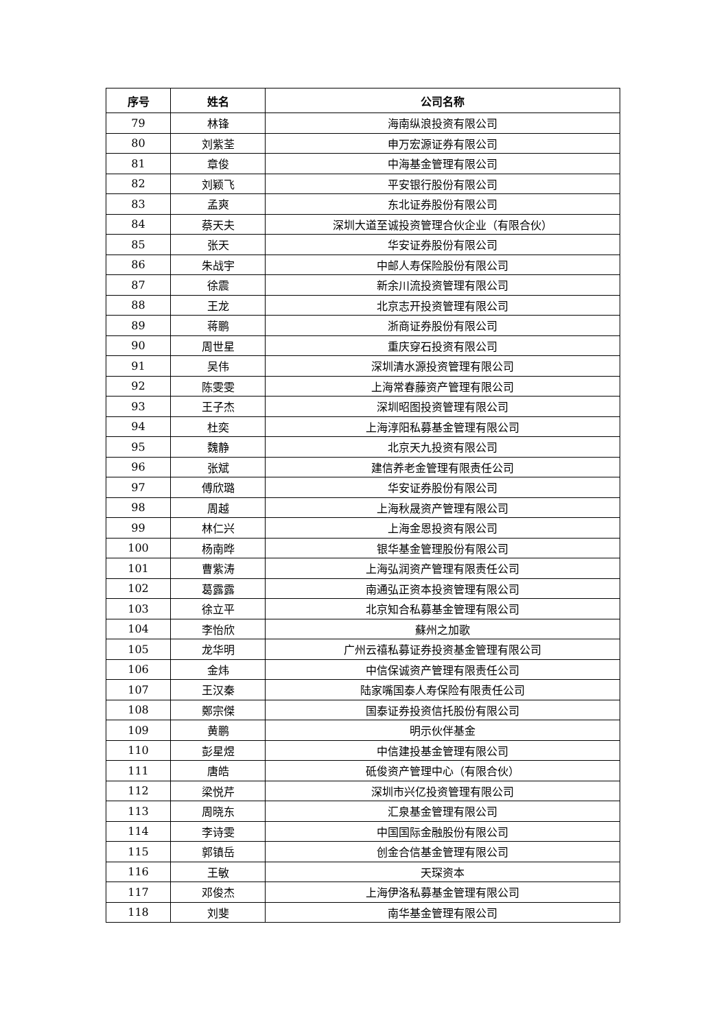| 序号 | 姓名 | 公司名称 |
| --- | --- | --- |
| 79 | 林锋 | 海南纵浪投资有限公司 |
| 80 | 刘紫荃 | 申万宏源证券有限公司 |
| 81 | 章俊 | 中海基金管理有限公司 |
| 82 | 刘颖飞 | 平安银行股份有限公司 |
| 83 | 孟爽 | 东北证券股份有限公司 |
| 84 | 蔡天夫 | 深圳大道至诚投资管理合伙企业（有限合伙） |
| 85 | 张天 | 华安证券股份有限公司 |
| 86 | 朱战宇 | 中邮人寿保险股份有限公司 |
| 87 | 徐震 | 新余川流投资管理有限公司 |
| 88 | 王龙 | 北京志开投资管理有限公司 |
| 89 | 蒋鹏 | 浙商证券股份有限公司 |
| 90 | 周世星 | 重庆穿石投资有限公司 |
| 91 | 吴伟 | 深圳清水源投资管理有限公司 |
| 92 | 陈雯雯 | 上海常春藤资产管理有限公司 |
| 93 | 王子杰 | 深圳昭图投资管理有限公司 |
| 94 | 杜奕 | 上海淳阳私募基金管理有限公司 |
| 95 | 魏静 | 北京天九投资有限公司 |
| 96 | 张斌 | 建信养老金管理有限责任公司 |
| 97 | 傅欣璐 | 华安证券股份有限公司 |
| 98 | 周越 | 上海秋晟资产管理有限公司 |
| 99 | 林仁兴 | 上海金恩投资有限公司 |
| 100 | 杨南晔 | 银华基金管理股份有限公司 |
| 101 | 曹紫涛 | 上海弘润资产管理有限责任公司 |
| 102 | 葛露露 | 南通弘正资本投资管理有限公司 |
| 103 | 徐立平 | 北京知合私募基金管理有限公司 |
| 104 | 李怡欣 | 蘇州之加歌 |
| 105 | 龙华明 | 广州云禧私募证券投资基金管理有限公司 |
| 106 | 金炜 | 中信保诚资产管理有限责任公司 |
| 107 | 王汉秦 | 陆家嘴国泰人寿保险有限责任公司 |
| 108 | 鄭宗傑 | 国泰证券投资信托股份有限公司 |
| 109 | 黄鹏 | 明示伙伴基金 |
| 110 | 彭星煜 | 中信建投基金管理有限公司 |
| 111 | 唐皓 | 砥俊资产管理中心（有限合伙） |
| 112 | 梁悦芹 | 深圳市兴亿投资管理有限公司 |
| 113 | 周晓东 | 汇泉基金管理有限公司 |
| 114 | 李诗雯 | 中国国际金融股份有限公司 |
| 115 | 郭镇岳 | 创金合信基金管理有限公司 |
| 116 | 王敏 | 天琛资本 |
| 117 | 邓俊杰 | 上海伊洛私募基金管理有限公司 |
| 118 | 刘斐 | 南华基金管理有限公司 |